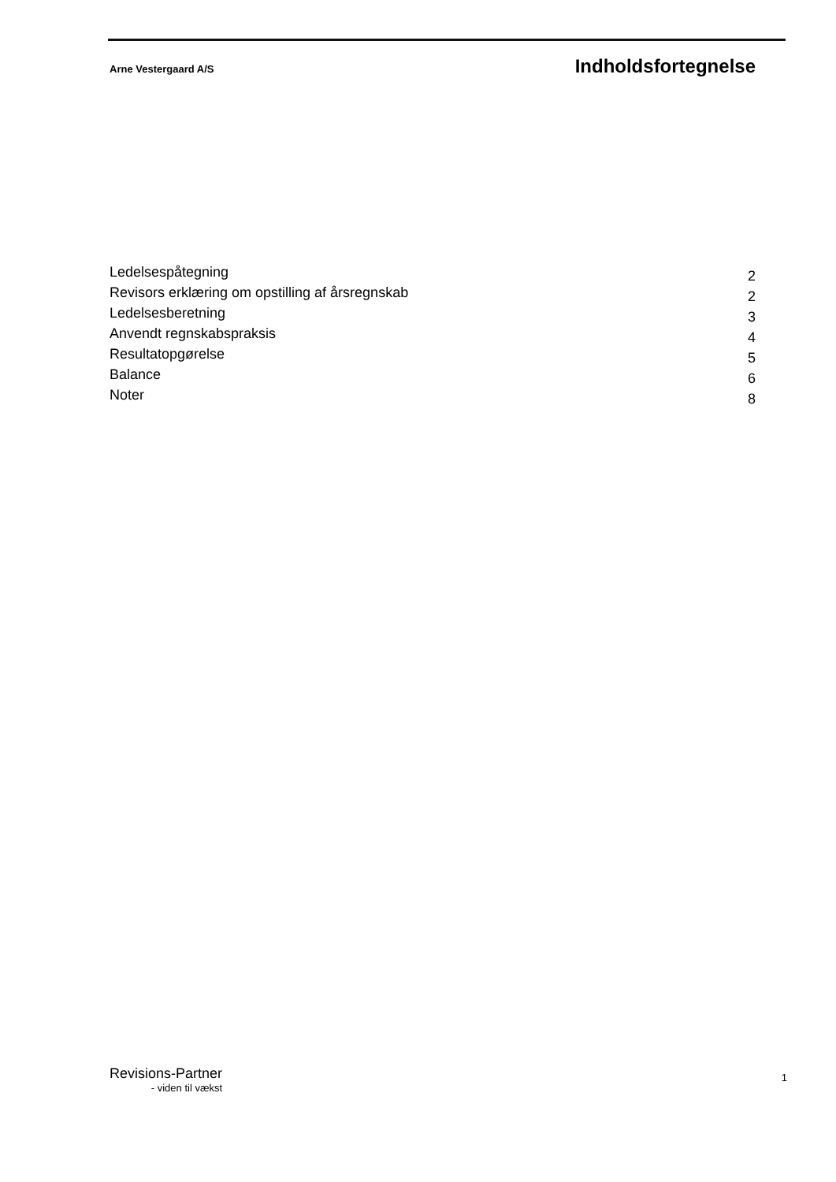Arne Vestergaard A/S Indholdsfortegnelse
Ledelsespåtegning 2
Revisors erklæring om opstilling af årsregnskab 2
Ledelsesberetning 3
Anvendt regnskabspraksis 4
Resultatopgørelse 5
Balance 6
Noter 8
Revisions-Partner
- viden til vækst
1